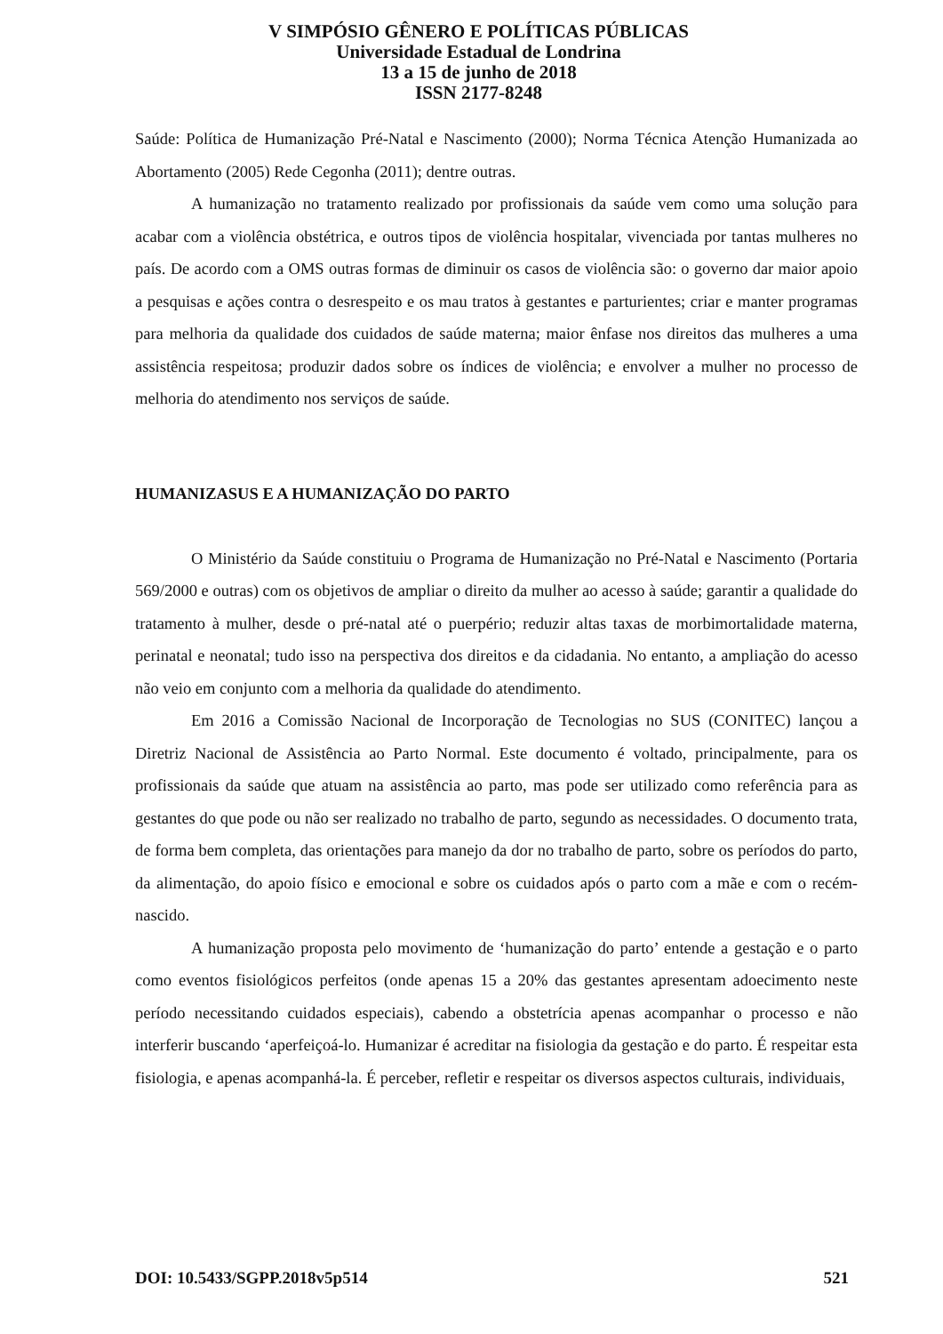V SIMPÓSIO GÊNERO E POLÍTICAS PÚBLICAS
Universidade Estadual de Londrina
13 a 15 de junho de 2018
ISSN 2177-8248
Saúde: Política de Humanização Pré-Natal e Nascimento (2000); Norma Técnica Atenção Humanizada ao Abortamento (2005) Rede Cegonha (2011); dentre outras.
A humanização no tratamento realizado por profissionais da saúde vem como uma solução para acabar com a violência obstétrica, e outros tipos de violência hospitalar, vivenciada por tantas mulheres no país. De acordo com a OMS outras formas de diminuir os casos de violência são: o governo dar maior apoio a pesquisas e ações contra o desrespeito e os mau tratos à gestantes e parturientes; criar e manter programas para melhoria da qualidade dos cuidados de saúde materna; maior ênfase nos direitos das mulheres a uma assistência respeitosa; produzir dados sobre os índices de violência; e envolver a mulher no processo de melhoria do atendimento nos serviços de saúde.
HUMANIZASUS E A HUMANIZAÇÃO DO PARTO
O Ministério da Saúde constituiu o Programa de Humanização no Pré-Natal e Nascimento (Portaria 569/2000 e outras) com os objetivos de ampliar o direito da mulher ao acesso à saúde; garantir a qualidade do tratamento à mulher, desde o pré-natal até o puerpério; reduzir altas taxas de morbimortalidade materna, perinatal e neonatal; tudo isso na perspectiva dos direitos e da cidadania. No entanto, a ampliação do acesso não veio em conjunto com a melhoria da qualidade do atendimento.
Em 2016 a Comissão Nacional de Incorporação de Tecnologias no SUS (CONITEC) lançou a Diretriz Nacional de Assistência ao Parto Normal. Este documento é voltado, principalmente, para os profissionais da saúde que atuam na assistência ao parto, mas pode ser utilizado como referência para as gestantes do que pode ou não ser realizado no trabalho de parto, segundo as necessidades. O documento trata, de forma bem completa, das orientações para manejo da dor no trabalho de parto, sobre os períodos do parto, da alimentação, do apoio físico e emocional e sobre os cuidados após o parto com a mãe e com o recém-nascido.
A humanização proposta pelo movimento de ‘humanização do parto’ entende a gestação e o parto como eventos fisiológicos perfeitos (onde apenas 15 a 20% das gestantes apresentam adoecimento neste período necessitando cuidados especiais), cabendo a obstetrícia apenas acompanhar o processo e não interferir buscando ‘aperfeiçoá-lo. Humanizar é acreditar na fisiologia da gestação e do parto. É respeitar esta fisiologia, e apenas acompanhá-la. É perceber, refletir e respeitar os diversos aspectos culturais, individuais,
DOI: 10.5433/SGPP.2018v5p514 521